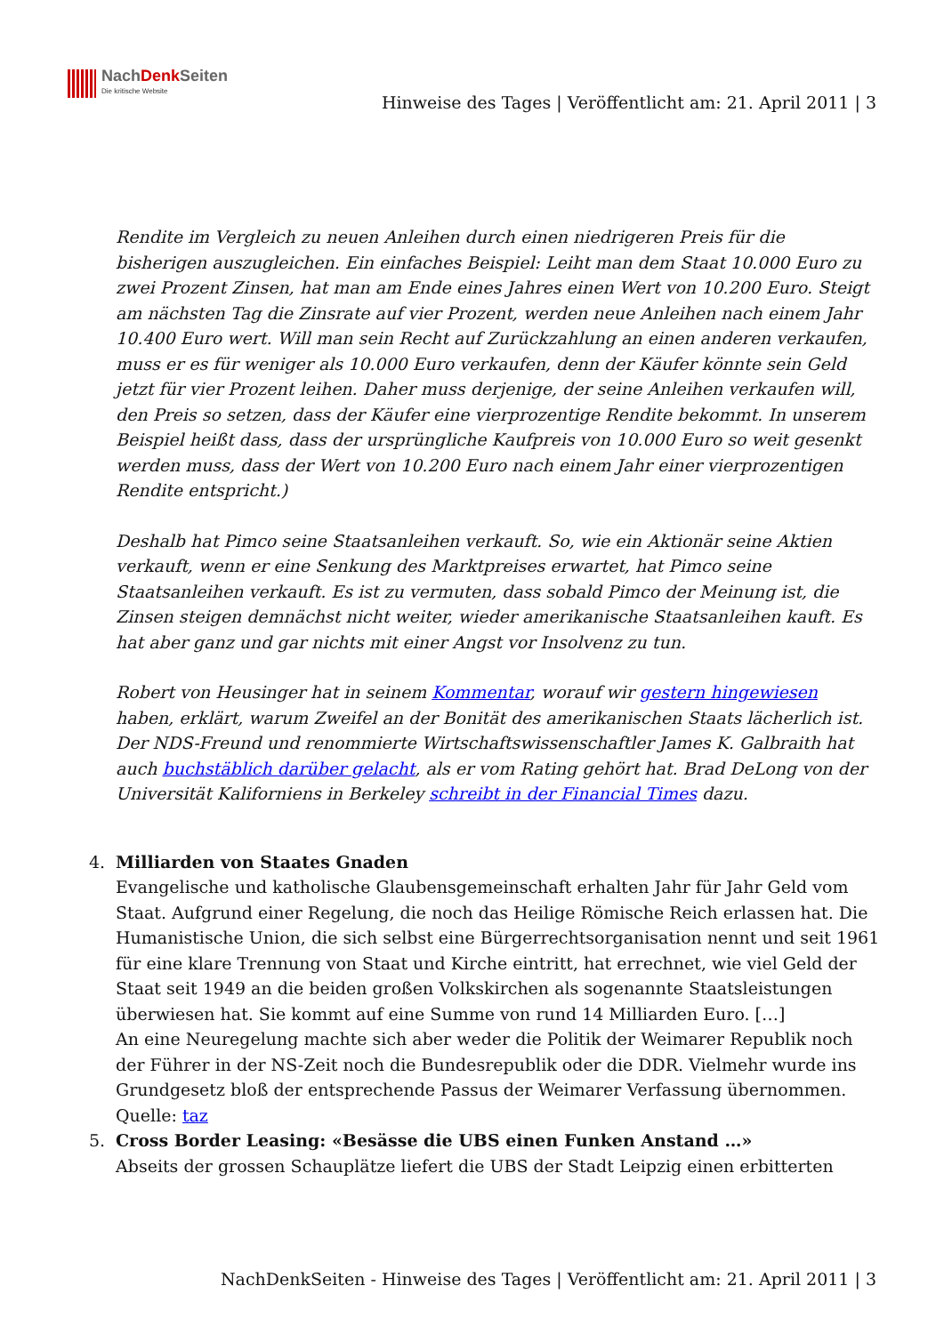NachDenk Seiten
Die kritische Website
Hinweise des Tages | Veröffentlicht am: 21. April 2011 | 3
Rendite im Vergleich zu neuen Anleihen durch einen niedrigeren Preis für die bisherigen auszugleichen. Ein einfaches Beispiel: Leiht man dem Staat 10.000 Euro zu zwei Prozent Zinsen, hat man am Ende eines Jahres einen Wert von 10.200 Euro. Steigt am nächsten Tag die Zinsrate auf vier Prozent, werden neue Anleihen nach einem Jahr 10.400 Euro wert. Will man sein Recht auf Zurückzahlung an einen anderen verkaufen, muss er es für weniger als 10.000 Euro verkaufen, denn der Käufer könnte sein Geld jetzt für vier Prozent leihen. Daher muss derjenige, der seine Anleihen verkaufen will, den Preis so setzen, dass der Käufer eine vierprozentige Rendite bekommt. In unserem Beispiel heißt dass, dass der ursprüngliche Kaufpreis von 10.000 Euro so weit gesenkt werden muss, dass der Wert von 10.200 Euro nach einem Jahr einer vierprozentigen Rendite entspricht.)
Deshalb hat Pimco seine Staatsanleihen verkauft. So, wie ein Aktionär seine Aktien verkauft, wenn er eine Senkung des Marktpreises erwartet, hat Pimco seine Staatsanleihen verkauft. Es ist zu vermuten, dass sobald Pimco der Meinung ist, die Zinsen steigen demnächst nicht weiter, wieder amerikanische Staatsanleihen kauft. Es hat aber ganz und gar nichts mit einer Angst vor Insolvenz zu tun.
Robert von Heusinger hat in seinem Kommentar, worauf wir gestern hingewiesen haben, erklärt, warum Zweifel an der Bonität des amerikanischen Staats lächerlich ist. Der NDS-Freund und renommierte Wirtschaftswissenschaftler James K. Galbraith hat auch buchstäblich darüber gelacht, als er vom Rating gehört hat. Brad DeLong von der Universität Kaliforniens in Berkeley schreibt in der Financial Times dazu.
4. Milliarden von Staates Gnaden
Evangelische und katholische Glaubensgemeinschaft erhalten Jahr für Jahr Geld vom Staat. Aufgrund einer Regelung, die noch das Heilige Römische Reich erlassen hat. Die Humanistische Union, die sich selbst eine Bürgerrechtsorganisation nennt und seit 1961 für eine klare Trennung von Staat und Kirche eintritt, hat errechnet, wie viel Geld der Staat seit 1949 an die beiden großen Volkskirchen als sogenannte Staatsleistungen überwiesen hat. Sie kommt auf eine Summe von rund 14 Milliarden Euro. […]
An eine Neuregelung machte sich aber weder die Politik der Weimarer Republik noch der Führer in der NS-Zeit noch die Bundesrepublik oder die DDR. Vielmehr wurde ins Grundgesetz bloß der entsprechende Passus der Weimarer Verfassung übernommen.
Quelle: taz
5. Cross Border Leasing: «Besässe die UBS einen Funken Anstand …»
Abseits der grossen Schauplätze liefert die UBS der Stadt Leipzig einen erbitterten
NachDenkSeiten - Hinweise des Tages | Veröffentlicht am: 21. April 2011 | 3